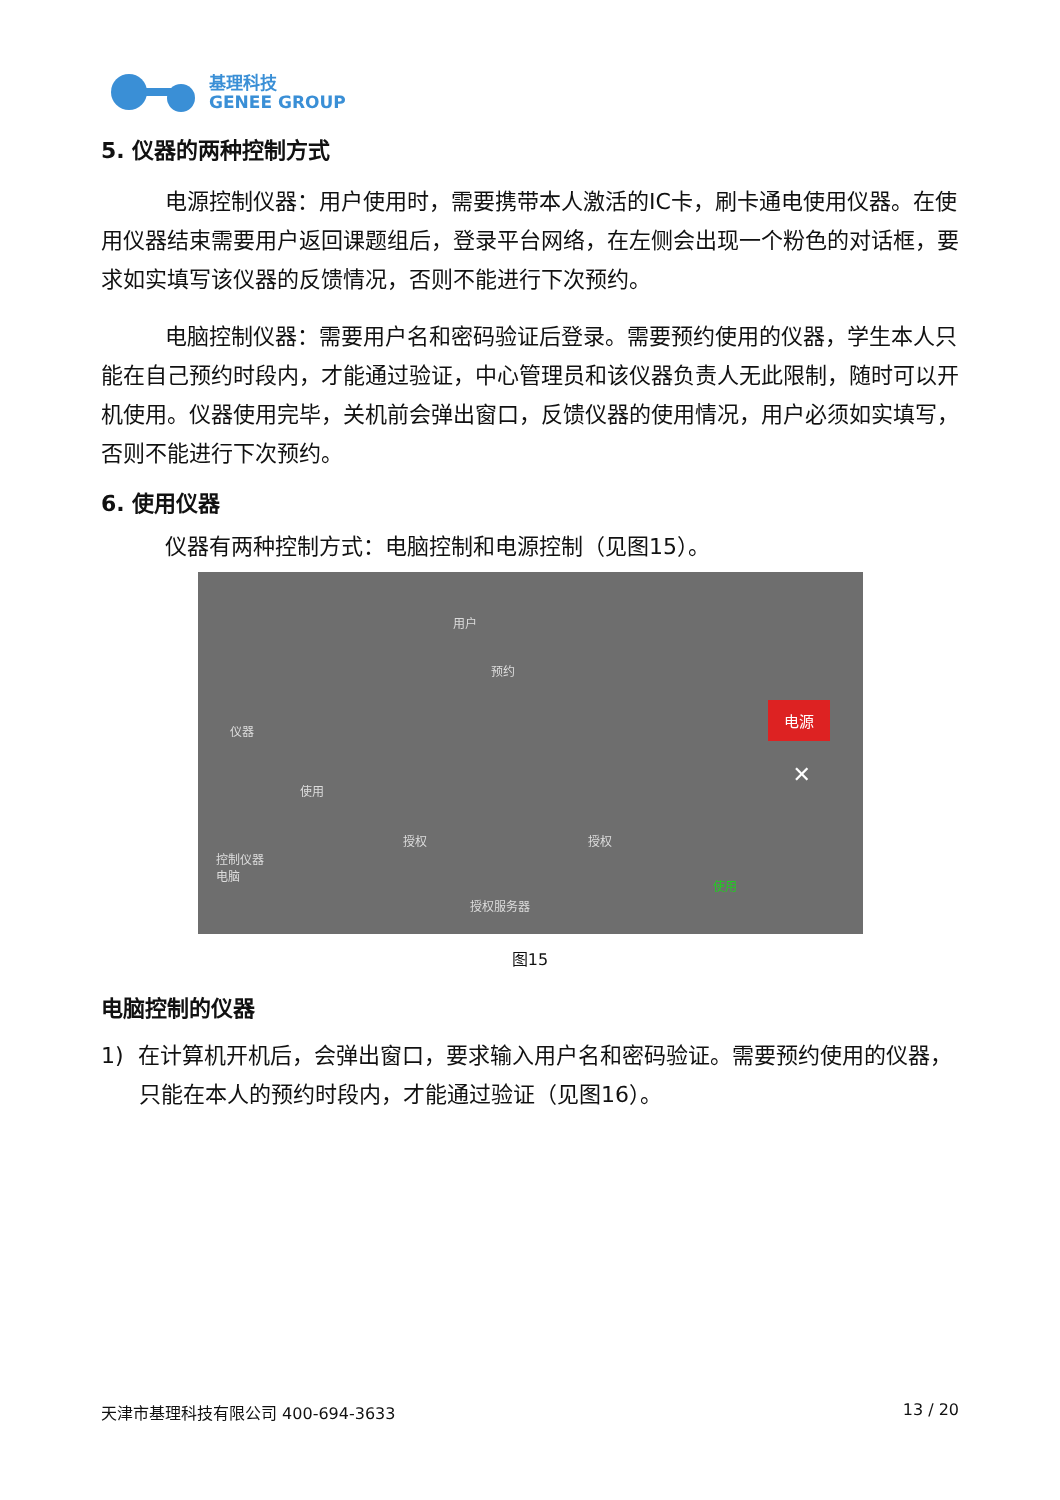基理科技
GENEE GROUP
5. 仪器的两种控制方式
电源控制仪器：用户使用时，需要携带本人激活的IC卡，刷卡通电使用仪器。在使用仪器结束需要用户返回课题组后，登录平台网络，在左侧会出现一个粉色的对话框，要求如实填写该仪器的反馈情况，否则不能进行下次预约。
电脑控制仪器：需要用户名和密码验证后登录。需要预约使用的仪器，学生本人只能在自己预约时段内，才能通过验证，中心管理员和该仪器负责人无此限制，随时可以开机使用。仪器使用完毕，关机前会弹出窗口，反馈仪器的使用情况，用户必须如实填写，否则不能进行下次预约。
6. 使用仪器
仪器有两种控制方式：电脑控制和电源控制（见图15）。
用户
预约
仪器
使用
控制仪器
电脑
授权 授权
授权服务器
电源
✕
使用
图15
电脑控制的仪器
1) 在计算机开机后，会弹出窗口，要求输入用户名和密码验证。需要预约使用的仪器，只能在本人的预约时段内，才能通过验证（见图16）。
天津市基理科技有限公司 400-694-3633 13 / 20